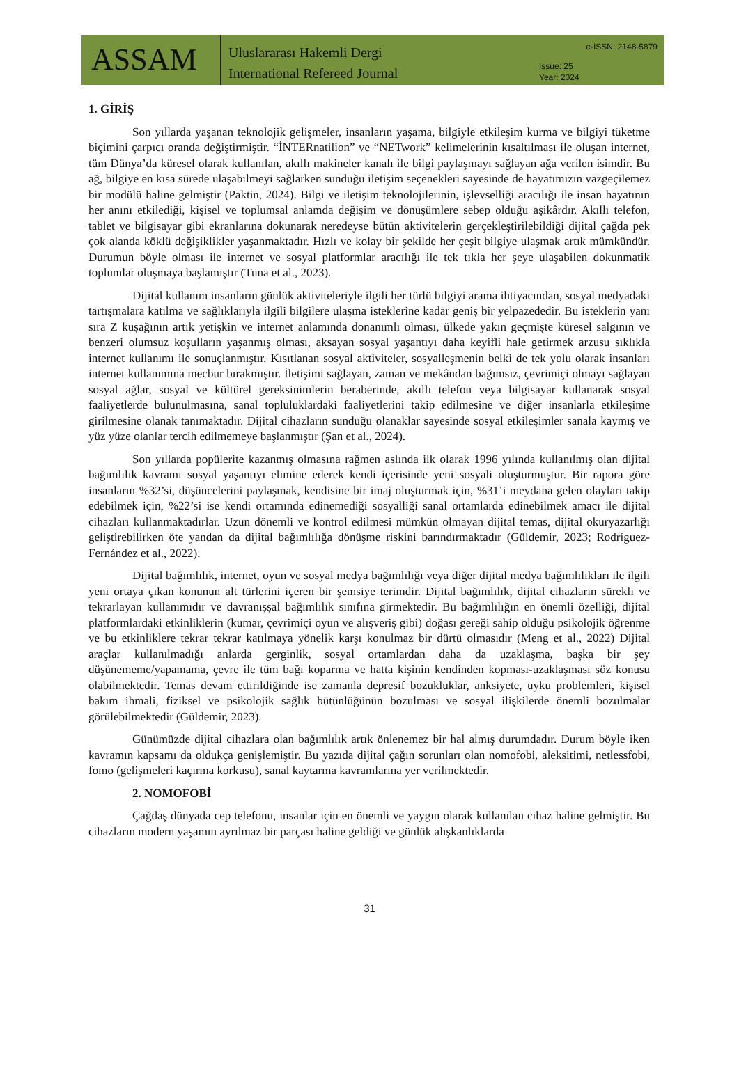ASSAM
Uluslararası Hakemli Dergi
International Refereed Journal
e-ISSN: 2148-5879
Issue: 25
Year: 2024
1. GİRİŞ
Son yıllarda yaşanan teknolojik gelişmeler, insanların yaşama, bilgiyle etkileşim kurma ve bilgiyi tüketme biçimini çarpıcı oranda değiştirmiştir. “İNTERnatilion” ve “NETwork” kelimelerinin kısaltılması ile oluşan internet, tüm Dünya’da küresel olarak kullanılan, akıllı makineler kanalı ile bilgi paylaşmayı sağlayan ağa verilen isimdir. Bu ağ, bilgiye en kısa sürede ulaşabilmeyi sağlarken sunduğu iletişim seçenekleri sayesinde de hayatımızın vazgeçilemez bir modülü haline gelmiştir (Paktin, 2024). Bilgi ve iletişim teknolojilerinin, işlevselliği aracılığı ile insan hayatının her anını etkilediği, kişisel ve toplumsal anlamda değişim ve dönüşümlere sebep olduğu aşikârdır. Akıllı telefon, tablet ve bilgisayar gibi ekranlarına dokunarak neredeyse bütün aktivitelerin gerçekleştirilebildiği dijital çağda pek çok alanda köklü değişiklikler yaşanmaktadır. Hızlı ve kolay bir şekilde her çeşit bilgiye ulaşmak artık mümkündür. Durumun böyle olması ile internet ve sosyal platformlar aracılığı ile tek tıkla her şeye ulaşabilen dokunmatik toplumlar oluşmaya başlamıştır (Tuna et al., 2023).
Dijital kullanım insanların günlük aktiviteleriyle ilgili her türlü bilgiyi arama ihtiyacından, sosyal medyadaki tartışmalara katılma ve sağlıklarıyla ilgili bilgilere ulaşma isteklerine kadar geniş bir yelpazededir. Bu isteklerin yanı sıra Z kuşağının artık yetişkin ve internet anlamında donanımlı olması, ülkede yakın geçmişte küresel salgının ve benzeri olumsuz koşulların yaşanmış olması, aksayan sosyal yaşantıyı daha keyifli hale getirmek arzusu sıklıkla internet kullanımı ile sonuçlanmıştır. Kısıtlanan sosyal aktiviteler, sosyalleşmenin belki de tek yolu olarak insanları internet kullanımına mecbur bırakmıştır. İletişimi sağlayan, zaman ve mekândan bağımsız, çevrimiçi olmayı sağlayan sosyal ağlar, sosyal ve kültürel gereksinimlerin beraberinde, akıllı telefon veya bilgisayar kullanarak sosyal faaliyetlerde bulunulmasına, sanal topluluklardaki faaliyetlerini takip edilmesine ve diğer insanlarla etkileşime girilmesine olanak tanımaktadır. Dijital cihazların sunduğu olanaklar sayesinde sosyal etkileşimler sanala kaymış ve yüz yüze olanlar tercih edilmemeye başlanmıştır (Şan et al., 2024).
Son yıllarda popülerite kazanmış olmasına rağmen aslında ilk olarak 1996 yılında kullanılmış olan dijital bağımlılık kavramı sosyal yaşantıyı elimine ederek kendi içerisinde yeni sosyali oluşturmuştur. Bir rapora göre insanların %32’si, düşüncelerini paylaşmak, kendisine bir imaj oluşturmak için, %31’i meydana gelen olayları takip edebilmek için, %22’si ise kendi ortamında edinemediği sosyalliği sanal ortamlarda edinebilmek amacı ile dijital cihazları kullanmaktadırlar. Uzun dönemli ve kontrol edilmesi mümkün olmayan dijital temas, dijital okuryazarlığı geliştirebilirken öte yandan da dijital bağımlılığa dönüşme riskini barındırmaktadır (Güldemir, 2023; Rodríguez-Fernández et al., 2022).
Dijital bağımlılık, internet, oyun ve sosyal medya bağımlılığı veya diğer dijital medya bağımlılıkları ile ilgili yeni ortaya çıkan konunun alt türlerini içeren bir şemsiye terimdir. Dijital bağımlılık, dijital cihazların sürekli ve tekrarlayan kullanımıdır ve davranışşal bağımlılık sınıfına girmektedir. Bu bağımlılığın en önemli özelliği, dijital platformlardaki etkinliklerin (kumar, çevrimiçi oyun ve alışveriş gibi) doğası gereği sahip olduğu psikolojik öğrenme ve bu etkinliklere tekrar tekrar katılmaya yönelik karşı konulmaz bir dürtü olmasıdır (Meng et al., 2022) Dijital araçlar kullanılmadığı anlarda gerginlik, sosyal ortamlardan daha da uzaklaşma, başka bir şey düşünememe/yapamama, çevre ile tüm bağı koparma ve hatta kişinin kendinden kopması-uzaklaşması söz konusu olabilmektedir. Temas devam ettirildiğinde ise zamanla depresif bozukluklar, anksiyete, uyku problemleri, kişisel bakım ihmali, fiziksel ve psikolojik sağlık bütünlüğünün bozulması ve sosyal ilişkilerde önemli bozulmalar görülebilmektedir (Güldemir, 2023).
Günümüzde dijital cihazlara olan bağımlılık artık önlenemez bir hal almış durumdadır. Durum böyle iken kavramın kapsamı da oldukça genişlemiştir. Bu yazıda dijital çağın sorunları olan nomofobi, aleksitimi, netlessfobi, fomo (gelişmeleri kaçırma korkusu), sanal kaytarma kavramlarına yer verilmektedir.
2. NOMOFOBİ
Çağdaş dünyada cep telefonu, insanlar için en önemli ve yaygın olarak kullanılan cihaz haline gelmiştir. Bu cihazların modern yaşamın ayrılmaz bir parçası haline geldiği ve günlük alışkanlıklarda
31